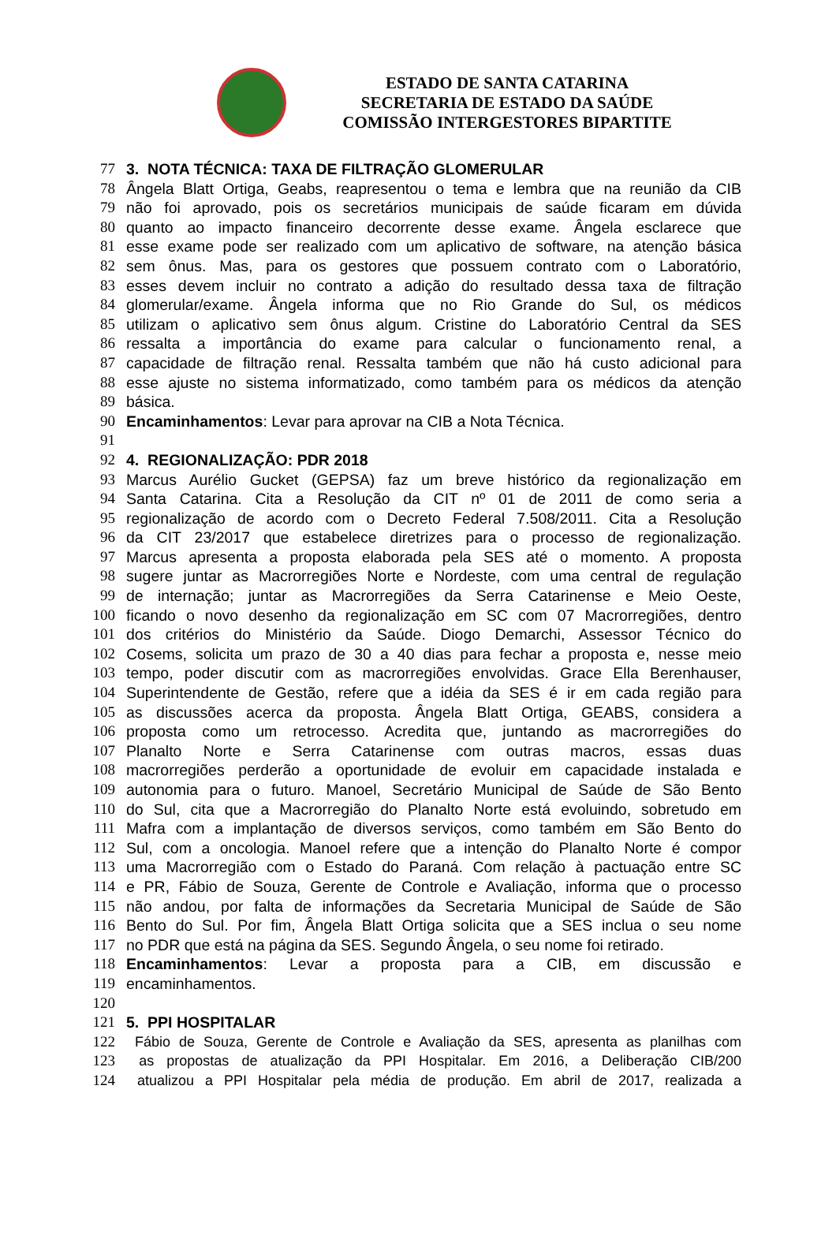ESTADO DE SANTA CATARINA
SECRETARIA DE ESTADO DA SAÚDE
COMISSÃO INTERGESTORES BIPARTITE
77 3. NOTA TÉCNICA: TAXA DE FILTRAÇÃO GLOMERULAR
78 Ângela Blatt Ortiga, Geabs, reapresentou o tema e lembra que na reunião da CIB
79 não foi aprovado, pois os secretários municipais de saúde ficaram em dúvida
80 quanto ao impacto financeiro decorrente desse exame. Ângela esclarece que
81 esse exame pode ser realizado com um aplicativo de software, na atenção básica
82 sem ônus. Mas, para os gestores que possuem contrato com o Laboratório,
83 esses devem incluir no contrato a adição do resultado dessa taxa de filtração
84 glomerular/exame. Ângela informa que no Rio Grande do Sul, os médicos
85 utilizam o aplicativo sem ônus algum. Cristine do Laboratório Central da SES
86 ressalta a importância do exame para calcular o funcionamento renal, a
87 capacidade de filtração renal. Ressalta também que não há custo adicional para
88 esse ajuste no sistema informatizado, como também para os médicos da atenção
89 básica.
90 Encaminhamentos: Levar para aprovar na CIB a Nota Técnica.
91
92 4. REGIONALIZAÇÃO: PDR 2018
93 Marcus Aurélio Gucket (GEPSA) faz um breve histórico da regionalização em
94 Santa Catarina. Cita a Resolução da CIT nº 01 de 2011 de como seria a
95 regionalização de acordo com o Decreto Federal 7.508/2011. Cita a Resolução
96 da CIT 23/2017 que estabelece diretrizes para o processo de regionalização.
97 Marcus apresenta a proposta elaborada pela SES até o momento. A proposta
98 sugere juntar as Macrorregiões Norte e Nordeste, com uma central de regulação
99 de internação; juntar as Macrorregiões da Serra Catarinense e Meio Oeste,
100 ficando o novo desenho da regionalização em SC com 07 Macrorregiões, dentro
101 dos critérios do Ministério da Saúde. Diogo Demarchi, Assessor Técnico do
102 Cosems, solicita um prazo de 30 a 40 dias para fechar a proposta e, nesse meio
103 tempo, poder discutir com as macrorregiões envolvidas. Grace Ella Berenhauser,
104 Superintendente de Gestão, refere que a idéia da SES é ir em cada região para
105 as discussões acerca da proposta. Ângela Blatt Ortiga, GEABS, considera a
106 proposta como um retrocesso. Acredita que, juntando as macrorregiões do
107 Planalto Norte e Serra Catarinense com outras macros, essas duas
108 macrorregiões perderão a oportunidade de evoluir em capacidade instalada e
109 autonomia para o futuro. Manoel, Secretário Municipal de Saúde de São Bento
110 do Sul, cita que a Macrorregião do Planalto Norte está evoluindo, sobretudo em
111 Mafra com a implantação de diversos serviços, como também em São Bento do
112 Sul, com a oncologia. Manoel refere que a intenção do Planalto Norte é compor
113 uma Macrorregião com o Estado do Paraná. Com relação à pactuação entre SC
114 e PR, Fábio de Souza, Gerente de Controle e Avaliação, informa que o processo
115 não andou, por falta de informações da Secretaria Municipal de Saúde de São
116 Bento do Sul. Por fim, Ângela Blatt Ortiga solicita que a SES inclua o seu nome
117 no PDR que está na página da SES. Segundo Ângela, o seu nome foi retirado.
118 Encaminhamentos: Levar a proposta para a CIB, em discussão e
119 encaminhamentos.
120
121 5. PPI HOSPITALAR
122 Fábio de Souza, Gerente de Controle e Avaliação da SES, apresenta as planilhas com
123 as propostas de atualização da PPI Hospitalar. Em 2016, a Deliberação CIB/200
124 atualizou a PPI Hospitalar pela média de produção. Em abril de 2017, realizada a